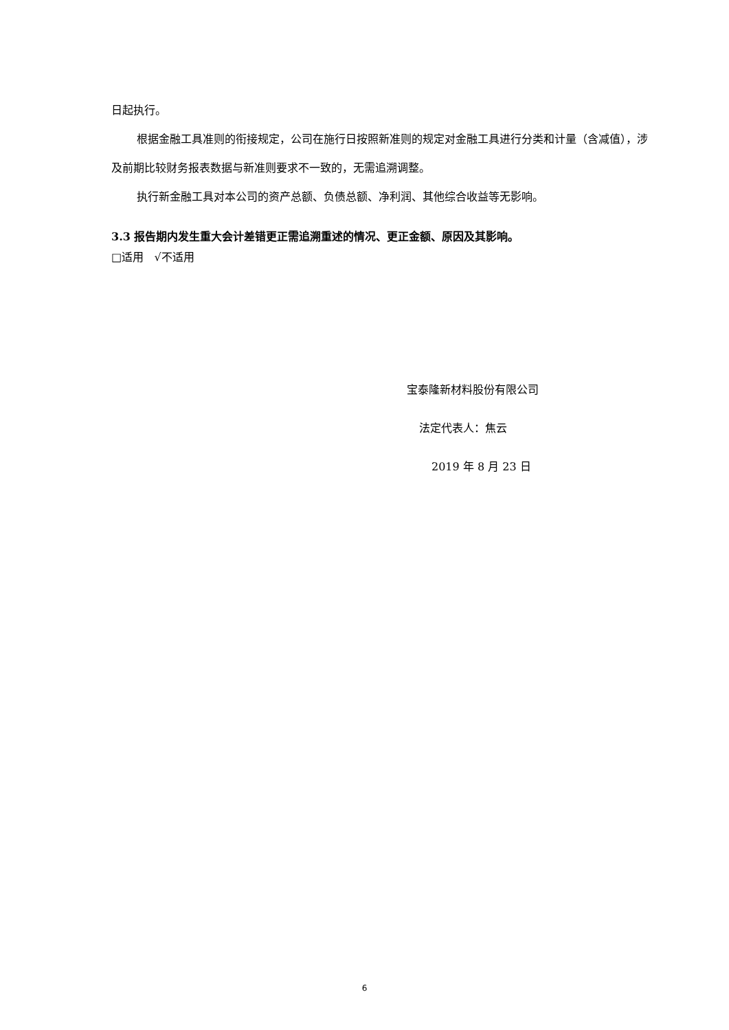日起执行。
根据金融工具准则的衔接规定，公司在施行日按照新准则的规定对金融工具进行分类和计量（含减值），涉及前期比较财务报表数据与新准则要求不一致的，无需追溯调整。
执行新金融工具对本公司的资产总额、负债总额、净利润、其他综合收益等无影响。
3.3 报告期内发生重大会计差错更正需追溯重述的情况、更正金额、原因及其影响。
□适用 √不适用
宝泰隆新材料股份有限公司
法定代表人：焦云
2019 年 8 月 23 日
6